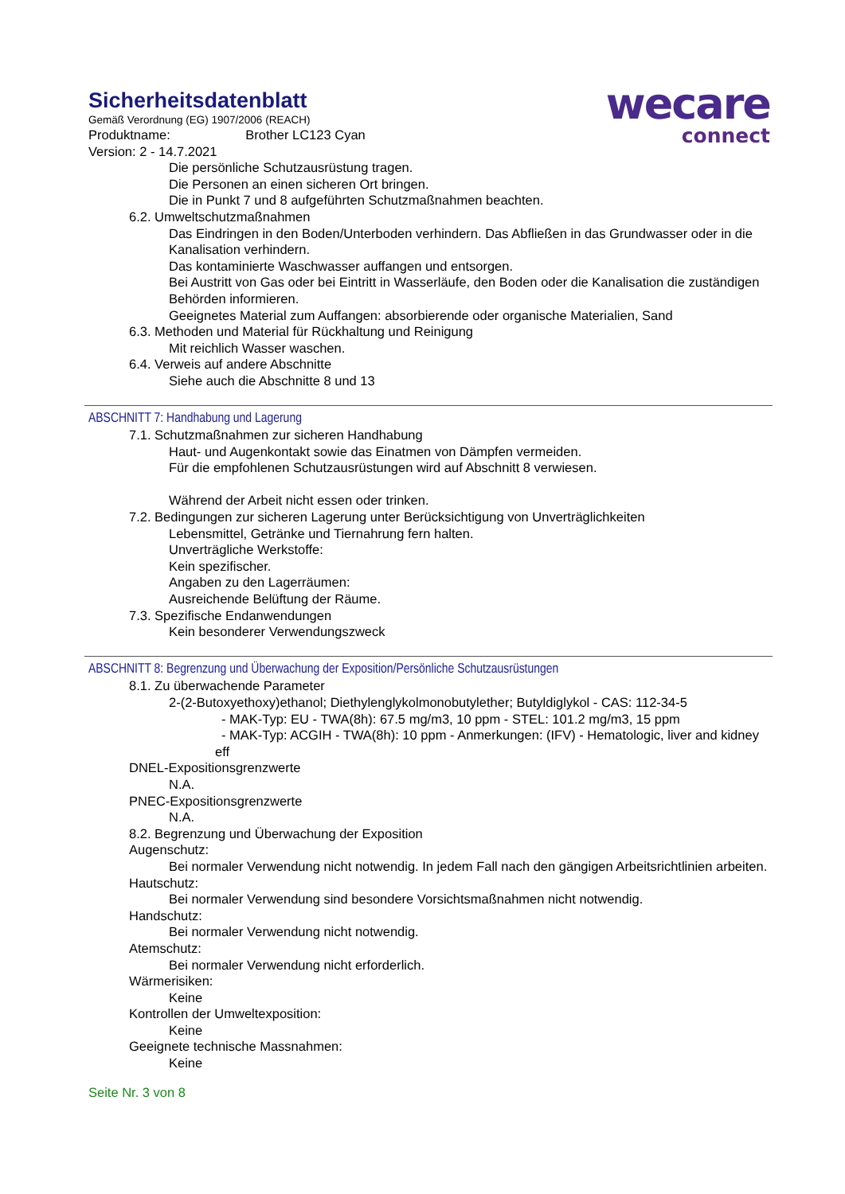wecare
connect
Sicherheitsdatenblatt
Gemäß Verordnung (EG) 1907/2006 (REACH)
Produktname: Brother LC123 Cyan
Version: 2 - 14.7.2021
Die persönliche Schutzausrüstung tragen.
Die Personen an einen sicheren Ort bringen.
Die in Punkt 7 und 8 aufgeführten Schutzmaßnahmen beachten.
6.2. Umweltschutzmaßnahmen
Das Eindringen in den Boden/Unterboden verhindern. Das Abfließen in das Grundwasser oder in die Kanalisation verhindern.
Das kontaminierte Waschwasser auffangen und entsorgen.
Bei Austritt von Gas oder bei Eintritt in Wasserläufe, den Boden oder die Kanalisation die zuständigen Behörden informieren.
Geeignetes Material zum Auffangen: absorbierende oder organische Materialien, Sand
6.3. Methoden und Material für Rückhaltung und Reinigung
Mit reichlich Wasser waschen.
6.4. Verweis auf andere Abschnitte
Siehe auch die Abschnitte 8 und 13
ABSCHNITT 7: Handhabung und Lagerung
7.1. Schutzmaßnahmen zur sicheren Handhabung
Haut- und Augenkontakt sowie das Einatmen von Dämpfen vermeiden.
Für die empfohlenen Schutzausrüstungen wird auf Abschnitt 8 verwiesen.
Während der Arbeit nicht essen oder trinken.
7.2. Bedingungen zur sicheren Lagerung unter Berücksichtigung von Unverträglichkeiten
Lebensmittel, Getränke und Tiernahrung fern halten.
Unverträgliche Werkstoffe:
Kein spezifischer.
Angaben zu den Lagerräumen:
Ausreichende Belüftung der Räume.
7.3. Spezifische Endanwendungen
Kein besonderer Verwendungszweck
ABSCHNITT 8: Begrenzung und Überwachung der Exposition/Persönliche Schutzausrüstungen
8.1. Zu überwachende Parameter
2-(2-Butoxyethoxy)ethanol; Diethylenglykolmonobutylether; Butyldiglykol - CAS: 112-34-5
- MAK-Typ: EU - TWA(8h): 67.5 mg/m3, 10 ppm - STEL: 101.2 mg/m3, 15 ppm
- MAK-Typ: ACGIH - TWA(8h): 10 ppm - Anmerkungen: (IFV) - Hematologic, liver and kidney eff
DNEL-Expositionsgrenzwerte
N.A.
PNEC-Expositionsgrenzwerte
N.A.
8.2. Begrenzung und Überwachung der Exposition
Augenschutz:
Bei normaler Verwendung nicht notwendig. In jedem Fall nach den gängigen Arbeitsrichtlinien arbeiten.
Hautschutz:
Bei normaler Verwendung sind besondere Vorsichtsmaßnahmen nicht notwendig.
Handschutz:
Bei normaler Verwendung nicht notwendig.
Atemschutz:
Bei normaler Verwendung nicht erforderlich.
Wärmerisiken:
Keine
Kontrollen der Umweltexposition:
Keine
Geeignete technische Massnahmen:
Keine
Seite Nr. 3 von 8